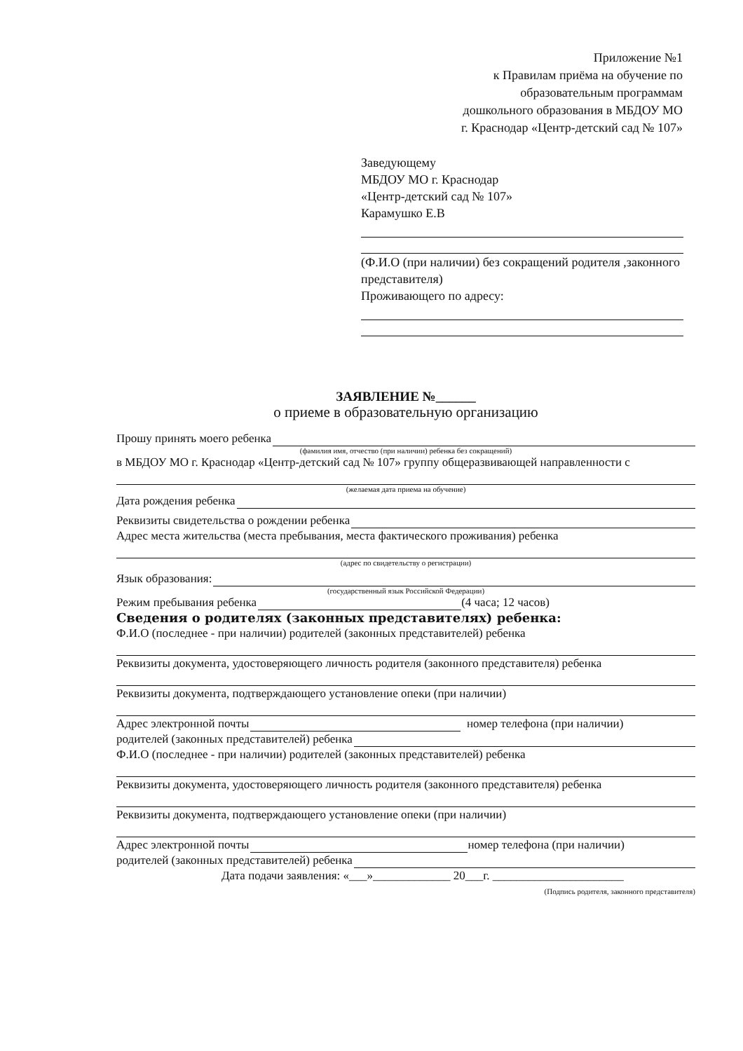Приложение №1
к Правилам приёма на обучение по
образовательным программам
дошкольного образования в МБДОУ МО
г. Краснодар «Центр-детский сад № 107»
Заведующему
МБДОУ МО г. Краснодар
«Центр-детский сад № 107»
Карамушко Е.В
(Ф.И.О (при наличии) без сокращений родителя ,законного представителя)
Проживающего по адресу:
ЗАЯВЛЕНИЕ №______
о приеме в образовательную организацию
Прошу принять моего ребенка
(фамилия имя, отчество (при наличии) ребенка без сокращений)
в МБДОУ МО г. Краснодар «Центр-детский сад № 107» группу общеразвивающей направленности с
(желаемая дата приема на обучение)
Дата рождения ребенка
Реквизиты свидетельства о рождении ребенка
Адрес места жительства (места пребывания, места фактического проживания) ребенка
(адрес по свидетельству о регистрации)
Язык образования:
(государственный язык Российской Федерации)
Режим пребывания ребенка (4 часа; 12 часов)
Сведения о родителях (законных представителях) ребенка:
Ф.И.О (последнее - при наличии) родителей (законных представителей) ребенка
Реквизиты документа, удостоверяющего личность родителя (законного представителя) ребенка
Реквизиты документа, подтверждающего установление опеки (при наличии)
Адрес электронной почты номер телефона (при наличии)
родителей (законных представителей) ребенка
Ф.И.О (последнее - при наличии) родителей (законных представителей) ребенка
Реквизиты документа, удостоверяющего личность родителя (законного представителя) ребенка
Реквизиты документа, подтверждающего установление опеки (при наличии)
Адрес электронной почты номер телефона (при наличии)
родителей (законных представителей) ребенка
Дата подачи заявления: «___»_____________ 20___г. ______________________
(Подпись родителя, законного представителя)